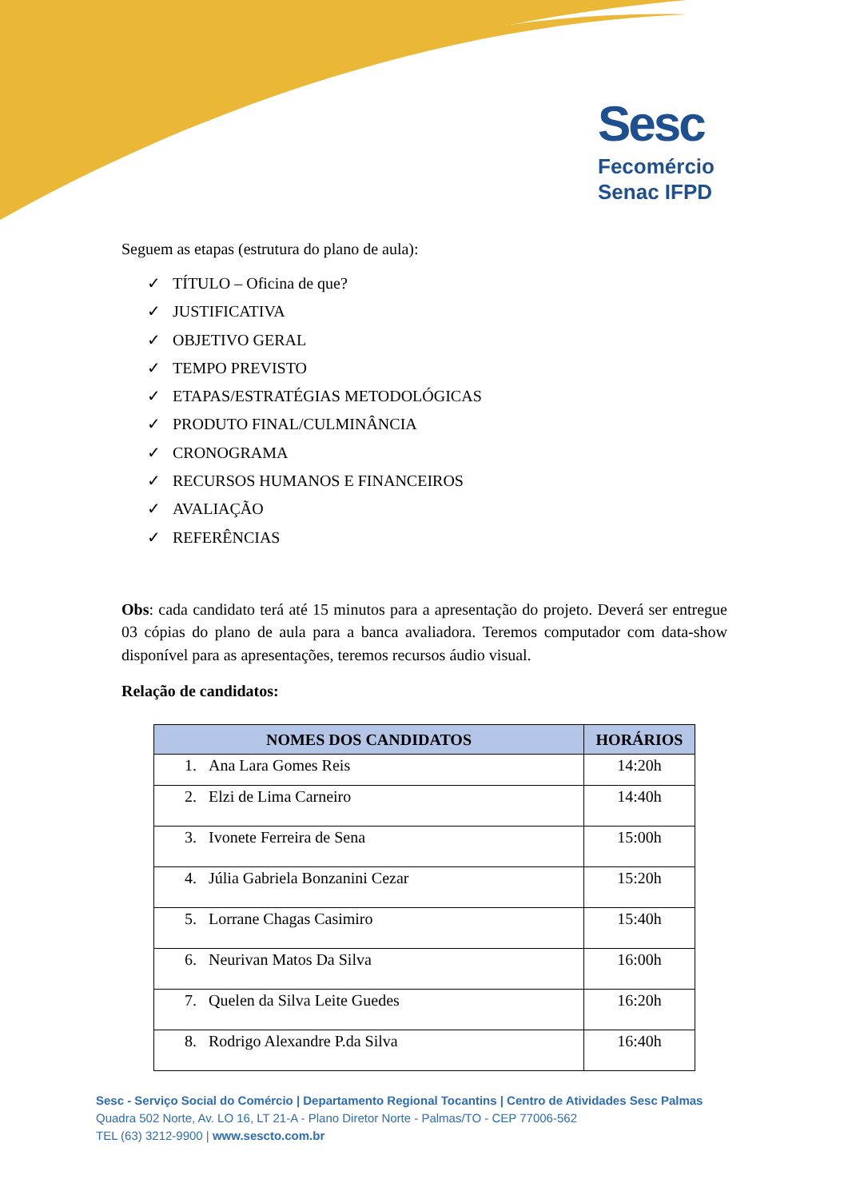Sesc
Fecomércio
Senac IFPD
Seguem as etapas (estrutura do plano de aula):
✓ TÍTULO – Oficina de que?
✓ JUSTIFICATIVA
✓ OBJETIVO GERAL
✓ TEMPO PREVISTO
✓ ETAPAS/ESTRATÉGIAS METODOLÓGICAS
✓ PRODUTO FINAL/CULMINÂNCIA
✓ CRONOGRAMA
✓ RECURSOS HUMANOS E FINANCEIROS
✓ AVALIAÇÃO
✓ REFERÊNCIAS
Obs: cada candidato terá até 15 minutos para a apresentação do projeto. Deverá ser entregue 03 cópias do plano de aula para a banca avaliadora. Teremos computador com data-show disponível para as apresentações, teremos recursos áudio visual.
Relação de candidatos:
| NOMES DOS CANDIDATOS | HORÁRIOS |
| --- | --- |
| 1. Ana Lara Gomes Reis | 14:20h |
| 2. Elzi de Lima Carneiro | 14:40h |
| 3. Ivonete Ferreira de Sena | 15:00h |
| 4. Júlia Gabriela Bonzanini Cezar | 15:20h |
| 5. Lorrane Chagas Casimiro | 15:40h |
| 6. Neurivan Matos Da Silva | 16:00h |
| 7. Quelen da Silva Leite Guedes | 16:20h |
| 8. Rodrigo Alexandre P.da Silva | 16:40h |
Sesc - Serviço Social do Comércio | Departamento Regional Tocantins | Centro de Atividades Sesc Palmas
Quadra 502 Norte, Av. LO 16, LT 21-A - Plano Diretor Norte - Palmas/TO - CEP 77006-562
TEL (63) 3212-9900 | www.sescto.com.br